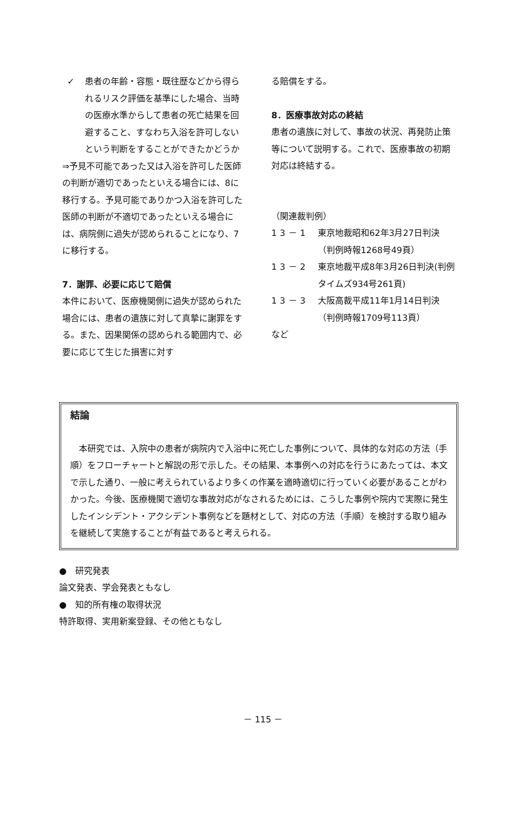✓ 患者の年齢・容態・既往歴などから得られるリスク評価を基準にした場合、当時の医療水準からして患者の死亡結果を回避すること、すなわち入浴を許可しないという判断をすることができたかどうか
⇒予見不可能であった又は入浴を許可した医師の判断が適切であったといえる場合には、8に移行する。予見可能でありかつ入浴を許可した医師の判断が不適切であったといえる場合には、病院側に過失が認められることになり、7に移行する。
7．謝罪、必要に応じて賠償
本件において、医療機関側に過失が認められた場合には、患者の遺族に対して真摯に謝罪をする。また、因果関係の認められる範囲内で、必要に応じて生じた損害に対す
る賠償をする。
8．医療事故対応の終結
患者の遺族に対して、事故の状況、再発防止策等について説明する。これで、医療事故の初期対応は終結する。
（関連裁判例）
13－1 東京地裁昭和62年3月27日判決（判例時報1268号49頁）
13－2 東京地裁平成8年3月26日判決(判例タイムズ934号261頁)
13－3 大阪高裁平成11年1月14日判決（判例時報1709号113頁）
など
結論
本研究では、入院中の患者が病院内で入浴中に死亡した事例について、具体的な対応の方法（手順）をフローチャートと解説の形で示した。その結果、本事例への対応を行うにあたっては、本文で示した通り、一般に考えられているより多くの作業を適時適切に行っていく必要があることがわかった。今後、医療機関で適切な事故対応がなされるためには、こうした事例や院内で実際に発生したインシデント・アクシデント事例などを題材として、対応の方法（手順）を検討する取り組みを継続して実施することが有益であると考えられる。
●　研究発表
論文発表、学会発表ともなし
●　知的所有権の取得状況
特許取得、実用新案登録、その他ともなし
－ 115 －